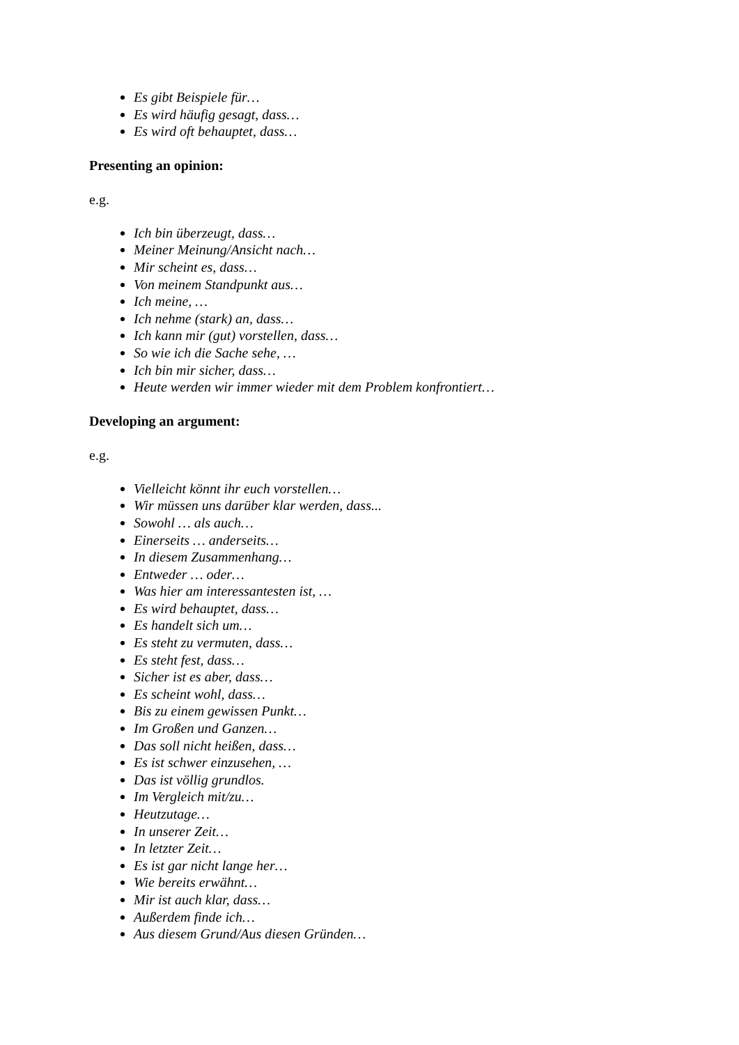Es gibt Beispiele für…
Es wird häufig gesagt, dass…
Es wird oft behauptet, dass…
Presenting an opinion:
e.g.
Ich bin überzeugt, dass…
Meiner Meinung/Ansicht nach…
Mir scheint es, dass…
Von meinem Standpunkt aus…
Ich meine, …
Ich nehme (stark) an, dass…
Ich kann mir (gut) vorstellen, dass…
So wie ich die Sache sehe, …
Ich bin mir sicher, dass…
Heute werden wir immer wieder mit dem Problem konfrontiert…
Developing an argument:
e.g.
Vielleicht könnt ihr euch vorstellen…
Wir müssen uns darüber klar werden, dass...
Sowohl … als auch…
Einerseits … anderseits…
In diesem Zusammenhang…
Entweder … oder…
Was hier am interessantesten ist, …
Es wird behauptet, dass…
Es handelt sich um…
Es steht zu vermuten, dass…
Es steht fest, dass…
Sicher ist es aber, dass…
Es scheint wohl, dass…
Bis zu einem gewissen Punkt…
Im Großen und Ganzen…
Das soll nicht heißen, dass…
Es ist schwer einzusehen, …
Das ist völlig grundlos.
Im Vergleich mit/zu…
Heutzutage…
In unserer Zeit…
In letzter Zeit…
Es ist gar nicht lange her…
Wie bereits erwähnt…
Mir ist auch klar, dass…
Außerdem finde ich…
Aus diesem Grund/Aus diesen Gründen…